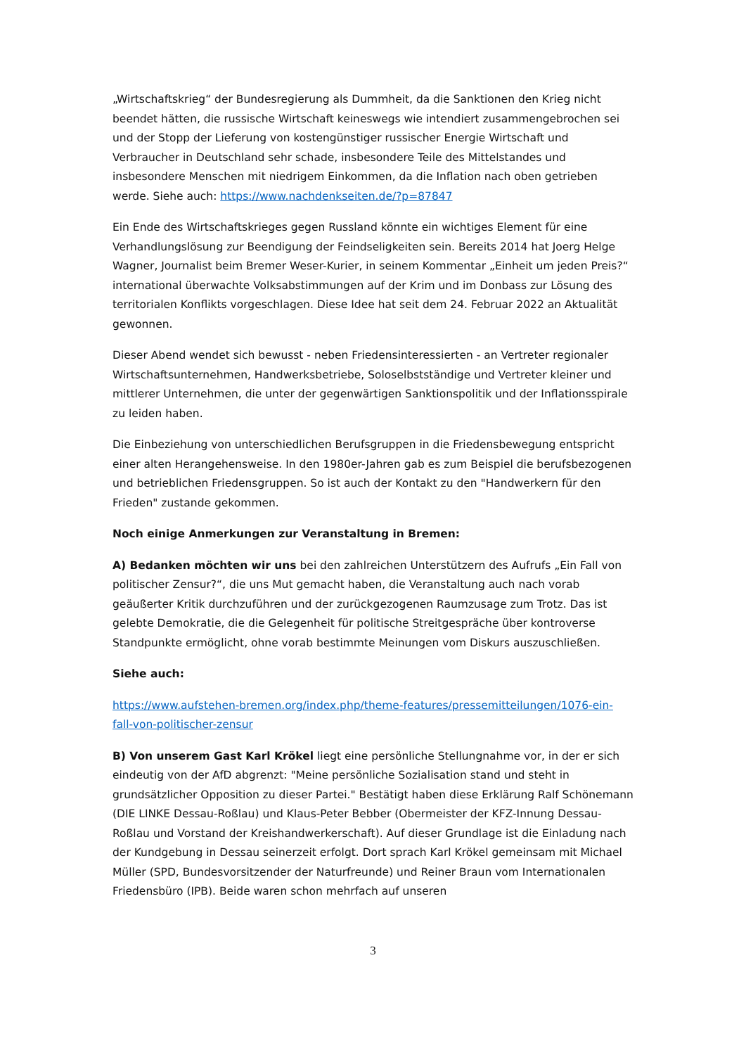„Wirtschaftskrieg“ der Bundesregierung als Dummheit, da die Sanktionen den Krieg nicht beendet hätten, die russische Wirtschaft keineswegs wie intendiert zusammengebrochen sei und der Stopp der Lieferung von kostengünstiger russischer Energie Wirtschaft und Verbraucher in Deutschland sehr schade, insbesondere Teile des Mittelstandes und insbesondere Menschen mit niedrigem Einkommen, da die Inflation nach oben getrieben werde. Siehe auch: https://www.nachdenkseiten.de/?p=87847
Ein Ende des Wirtschaftskrieges gegen Russland könnte ein wichtiges Element für eine Verhandlungslösung zur Beendigung der Feindseligkeiten sein. Bereits 2014 hat Joerg Helge Wagner, Journalist beim Bremer Weser-Kurier, in seinem Kommentar „Einheit um jeden Preis?“ international überwachte Volksabstimmungen auf der Krim und im Donbass zur Lösung des territorialen Konflikts vorgeschlagen. Diese Idee hat seit dem 24. Februar 2022 an Aktualität gewonnen.
Dieser Abend wendet sich bewusst - neben Friedensinteressierten - an Vertreter regionaler Wirtschaftsunternehmen, Handwerksbetriebe, Soloselbstständige und Vertreter kleiner und mittlerer Unternehmen, die unter der gegenwärtigen Sanktionspolitik und der Inflationsspirale zu leiden haben.
Die Einbeziehung von unterschiedlichen Berufsgruppen in die Friedensbewegung entspricht einer alten Herangehensweise. In den 1980er-Jahren gab es zum Beispiel die berufsbezogenen und betrieblichen Friedensgruppen. So ist auch der Kontakt zu den "Handwerkern für den Frieden" zustande gekommen.
Noch einige Anmerkungen zur Veranstaltung in Bremen:
A) Bedanken möchten wir uns bei den zahlreichen Unterstützern des Aufrufs „Ein Fall von politischer Zensur?“, die uns Mut gemacht haben, die Veranstaltung auch nach vorab geäußerter Kritik durchzuführen und der zurückgezogenen Raumzusage zum Trotz. Das ist gelebte Demokratie, die die Gelegenheit für politische Streitgespräche über kontroverse Standpunkte ermöglicht, ohne vorab bestimmte Meinungen vom Diskurs auszuschließen.
Siehe auch:
https://www.aufstehen-bremen.org/index.php/theme-features/pressemitteilungen/1076-ein-fall-von-politischer-zensur
B) Von unserem Gast Karl Krökel liegt eine persönliche Stellungnahme vor, in der er sich eindeutig von der AfD abgrenzt: "Meine persönliche Sozialisation stand und steht in grundsätzlicher Opposition zu dieser Partei." Bestätigt haben diese Erklärung Ralf Schönemann (DIE LINKE Dessau-Roßlau) und Klaus-Peter Bebber (Obermeister der KFZ-Innung Dessau-Roßlau und Vorstand der Kreishandwerkerschaft). Auf dieser Grundlage ist die Einladung nach der Kundgebung in Dessau seinerzeit erfolgt. Dort sprach Karl Krökel gemeinsam mit Michael Müller (SPD, Bundesvorsitzender der Naturfreunde) und Reiner Braun vom Internationalen Friedensbüro (IPB). Beide waren schon mehrfach auf unseren
3